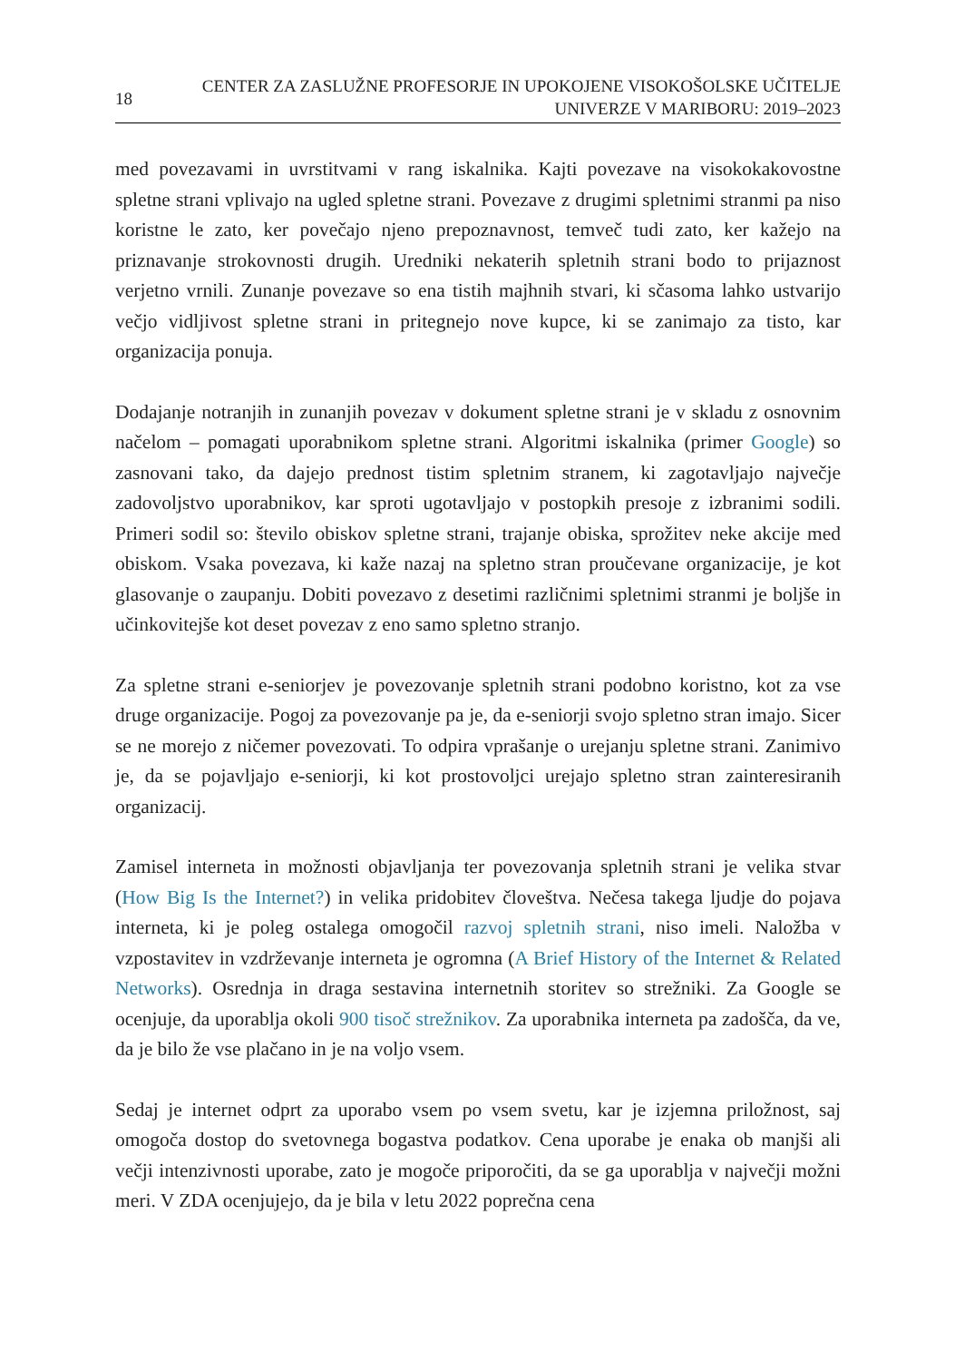18
CENTER ZA ZASLUŽNE PROFESORJE IN UPOKOJENE VISOKOŠOLSKE UČITELJE
UNIVERZE V MARIBORU: 2019–2023
med povezavami in uvrstitvami v rang iskalnika. Kajti povezave na visokokakovostne spletne strani vplivajo na ugled spletne strani. Povezave z drugimi spletnimi stranmi pa niso koristne le zato, ker povečajo njeno prepoznavnost, temveč tudi zato, ker kažejo na priznavanje strokovnosti drugih. Uredniki nekaterih spletnih strani bodo to prijaznost verjetno vrnili. Zunanje povezave so ena tistih majhnih stvari, ki sčasoma lahko ustvarijo večjo vidljivost spletne strani in pritegnejo nove kupce, ki se zanimajo za tisto, kar organizacija ponuja.
Dodajanje notranjih in zunanjih povezav v dokument spletne strani je v skladu z osnovnim načelom – pomagati uporabnikom spletne strani. Algoritmi iskalnika (primer Google) so zasnovani tako, da dajejo prednost tistim spletnim stranem, ki zagotavljajo največje zadovoljstvo uporabnikov, kar sproti ugotavljajo v postopkih presoje z izbranimi sodili. Primeri sodil so: število obiskov spletne strani, trajanje obiska, sprožitev neke akcije med obiskom. Vsaka povezava, ki kaže nazaj na spletno stran proučevane organizacije, je kot glasovanje o zaupanju. Dobiti povezavo z desetimi različnimi spletnimi stranmi je boljše in učinkovitejše kot deset povezav z eno samo spletno stranjo.
Za spletne strani e-seniorjev je povezovanje spletnih strani podobno koristno, kot za vse druge organizacije. Pogoj za povezovanje pa je, da e-seniorji svojo spletno stran imajo. Sicer se ne morejo z ničemer povezovati. To odpira vprašanje o urejanju spletne strani. Zanimivo je, da se pojavljajo e-seniorji, ki kot prostovoljci urejajo spletno stran zainteresiranih organizacij.
Zamisel interneta in možnosti objavljanja ter povezovanja spletnih strani je velika stvar (How Big Is the Internet?) in velika pridobitev človeštva. Nečesa takega ljudje do pojava interneta, ki je poleg ostalega omogočil razvoj spletnih strani, niso imeli. Naložba v vzpostavitev in vzdrževanje interneta je ogromna (A Brief History of the Internet & Related Networks). Osrednja in draga sestavina internetnih storitev so strežniki. Za Google se ocenjuje, da uporablja okoli 900 tisoč strežnikov. Za uporabnika interneta pa zadošča, da ve, da je bilo že vse plačano in je na voljo vsem.
Sedaj je internet odprt za uporabo vsem po vsem svetu, kar je izjemna priložnost, saj omogoča dostop do svetovnega bogastva podatkov. Cena uporabe je enaka ob manjši ali večji intenzivnosti uporabe, zato je mogoče priporočiti, da se ga uporablja v največji možni meri. V ZDA ocenjujejo, da je bila v letu 2022 poprečna cena